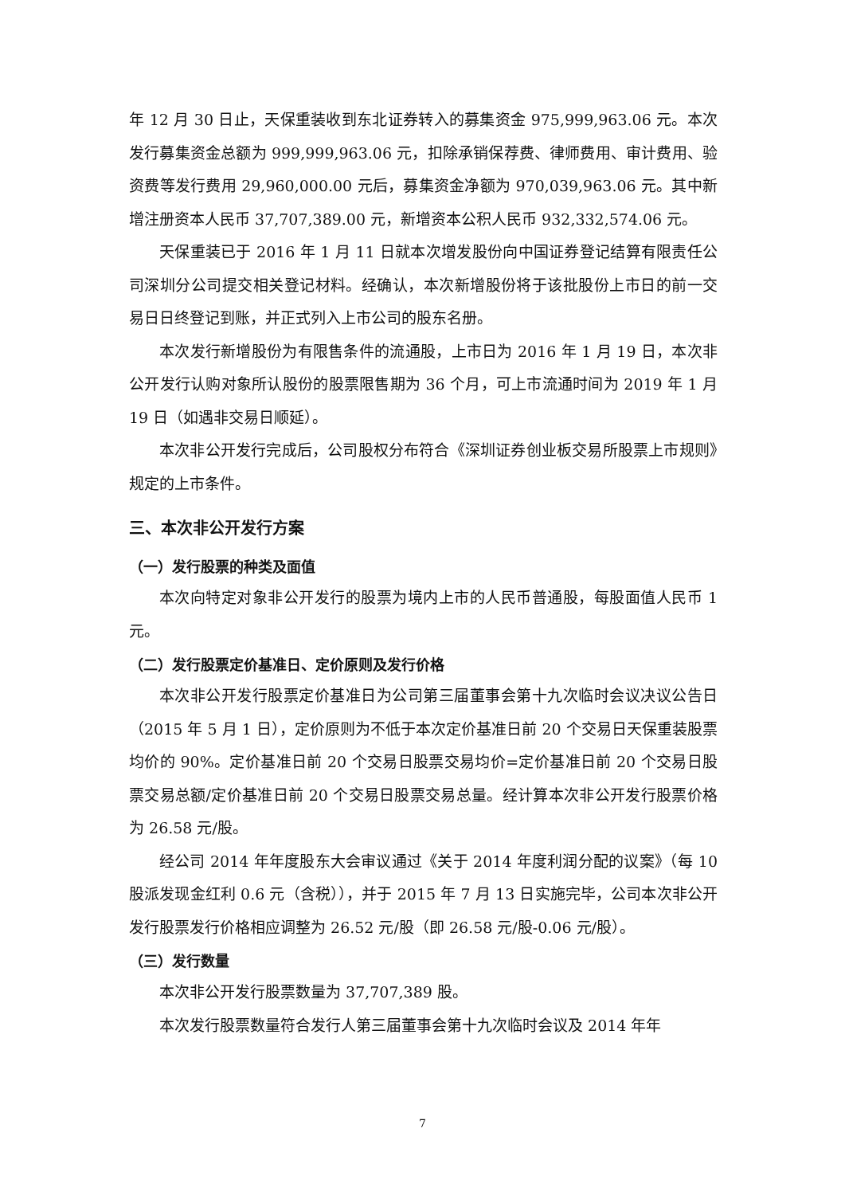年 12 月 30 日止，天保重装收到东北证券转入的募集资金 975,999,963.06 元。本次发行募集资金总额为 999,999,963.06 元，扣除承销保荐费、律师费用、审计费用、验资费等发行费用 29,960,000.00 元后，募集资金净额为 970,039,963.06 元。其中新增注册资本人民币 37,707,389.00 元，新增资本公积人民币 932,332,574.06 元。
天保重装已于 2016 年 1 月 11 日就本次增发股份向中国证券登记结算有限责任公司深圳分公司提交相关登记材料。经确认，本次新增股份将于该批股份上市日的前一交易日日终登记到账，并正式列入上市公司的股东名册。
本次发行新增股份为有限售条件的流通股，上市日为 2016 年 1 月 19 日，本次非公开发行认购对象所认股份的股票限售期为 36 个月，可上市流通时间为 2019 年 1 月 19 日（如遇非交易日顺延）。
本次非公开发行完成后，公司股权分布符合《深圳证券创业板交易所股票上市规则》规定的上市条件。
三、本次非公开发行方案
（一）发行股票的种类及面值
本次向特定对象非公开发行的股票为境内上市的人民币普通股，每股面值人民币 1 元。
（二）发行股票定价基准日、定价原则及发行价格
本次非公开发行股票定价基准日为公司第三届董事会第十九次临时会议决议公告日（2015 年 5 月 1 日），定价原则为不低于本次定价基准日前 20 个交易日天保重装股票均价的 90%。定价基准日前 20 个交易日股票交易均价=定价基准日前 20 个交易日股票交易总额/定价基准日前 20 个交易日股票交易总量。经计算本次非公开发行股票价格为 26.58 元/股。
经公司 2014 年年度股东大会审议通过《关于 2014 年度利润分配的议案》（每 10 股派发现金红利 0.6 元（含税）），并于 2015 年 7 月 13 日实施完毕，公司本次非公开发行股票发行价格相应调整为 26.52 元/股（即 26.58 元/股-0.06 元/股）。
（三）发行数量
本次非公开发行股票数量为 37,707,389 股。
本次发行股票数量符合发行人第三届董事会第十九次临时会议及 2014 年年
7